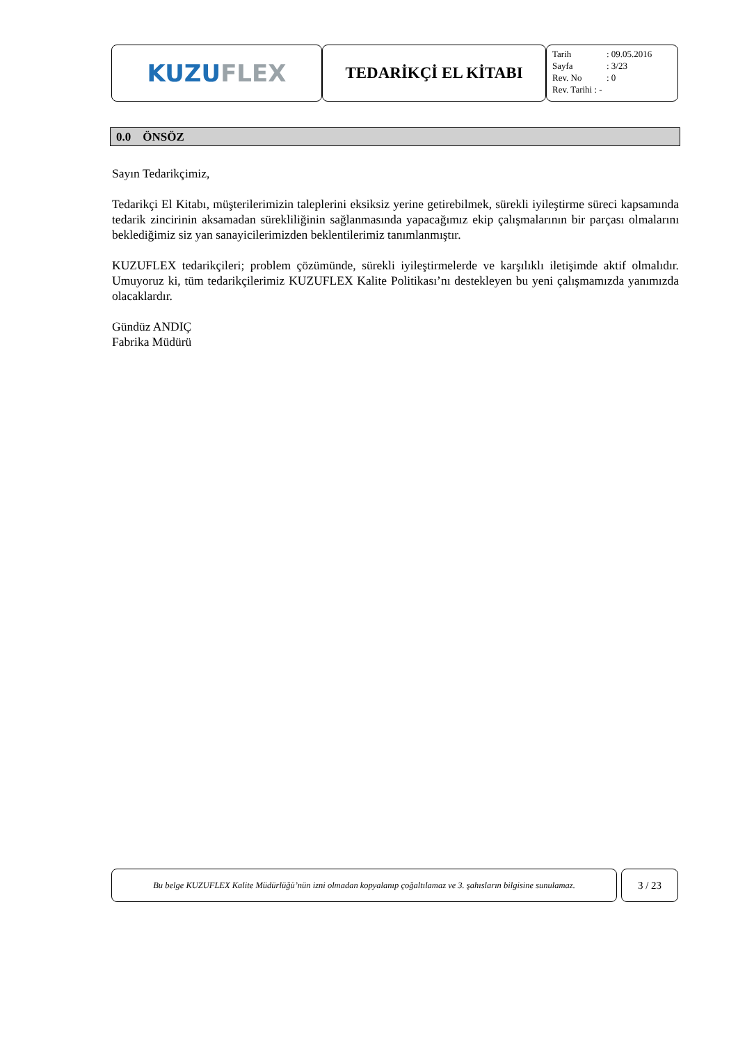KUZU FLEX
TEDARİKÇİ EL KİTABI
Tarih: 09.05.2016
Sayfa: 3/23
Rev. No: 0
Rev. Tarihi : -
0.0 ÖNSÖZ
Sayın Tedarikçimiz,
Tedarikçi El Kitabı, müşterilerimizin taleplerini eksiksiz yerine getirebilmek, sürekli iyileştirme süreci kapsamında tedarik zincirinin aksamadan sürekliliğinin sağlanmasında yapacağımız ekip çalışmalarının bir parçası olmalarını beklediğimiz siz yan sanayicilerimizden beklentilerimiz tanımlanmıştır.
KUZUFLEX tedarikçileri; problem çözümünde, sürekli iyileştirmelerde ve karşılıklı iletişimde aktif olmalıdır. Umuyoruz ki, tüm tedarikçilerimiz KUZUFLEX Kalite Politikası’nı destekleyen bu yeni çalışmamızda yanımızda olacaklardır.
Gündüz ANDIÇ
Fabrika Müdürü
Bu belge KUZUFLEX Kalite Müdürlüğü’nün izni olmadan kopyalanıp çoğaltılamaz ve 3. şahısların bilgisine sunulamaz.
3 / 23